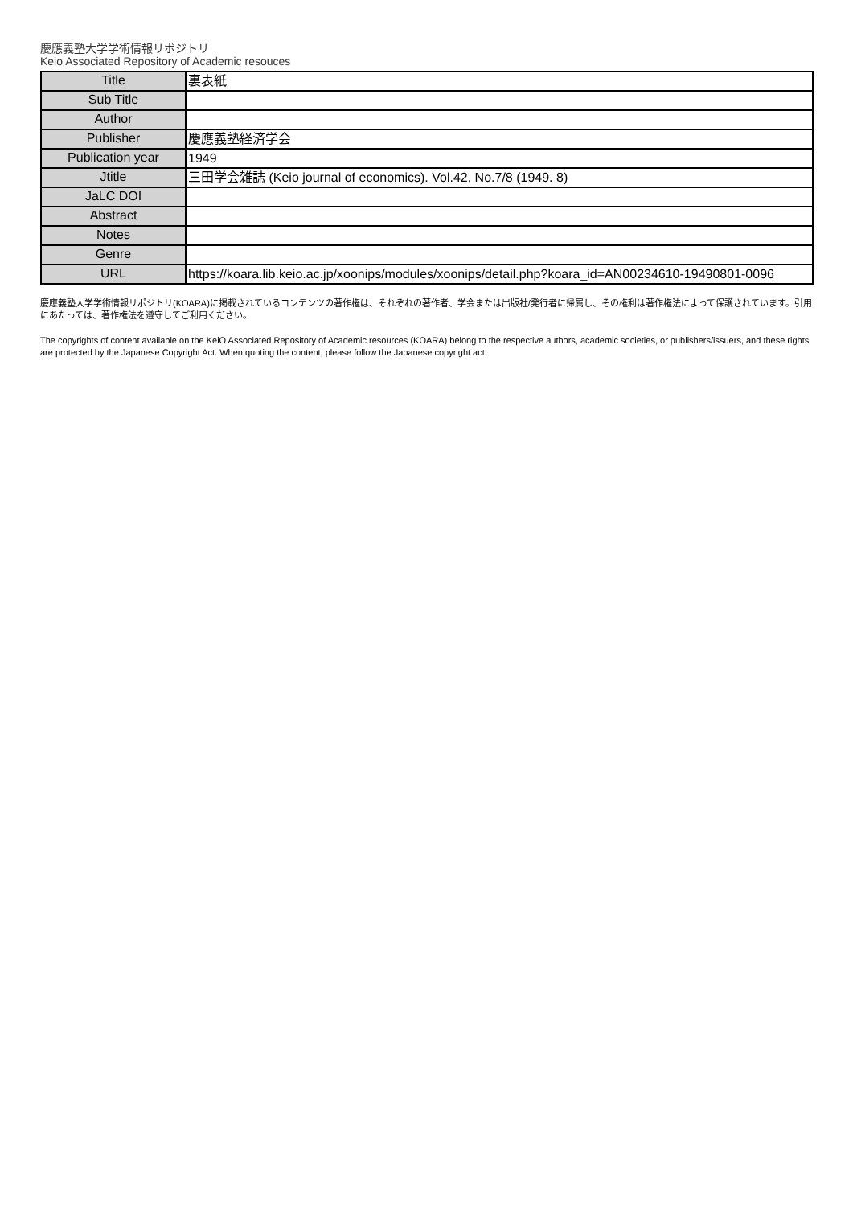慶應義塾大学学術情報リポジトリ
Keio Associated Repository of Academic resouces
| Title | 裏表紙 |
| Sub Title | |
| Author | |
| Publisher | 慶應義塾経済学会 |
| Publication year | 1949 |
| Jtitle | 三田学会雑誌 (Keio journal of economics). Vol.42, No.7/8 (1949. 8) |
| JaLC DOI | |
| Abstract | |
| Notes | |
| Genre | |
| URL | https://koara.lib.keio.ac.jp/xoonips/modules/xoonips/detail.php?koara_id=AN00234610-19490801-0096 |
慶應義塾大学学術情報リポジトリ(KOARA)に掲載されているコンテンツの著作権は、それぞれの著作者、学会または出版社/発行者に帰属し、その権利は著作権法によって保護されています。引用にあたっては、著作権法を遵守してご利用ください。
The copyrights of content available on the KeiO Associated Repository of Academic resources (KOARA) belong to the respective authors, academic societies, or publishers/issuers, and these rights are protected by the Japanese Copyright Act. When quoting the content, please follow the Japanese copyright act.